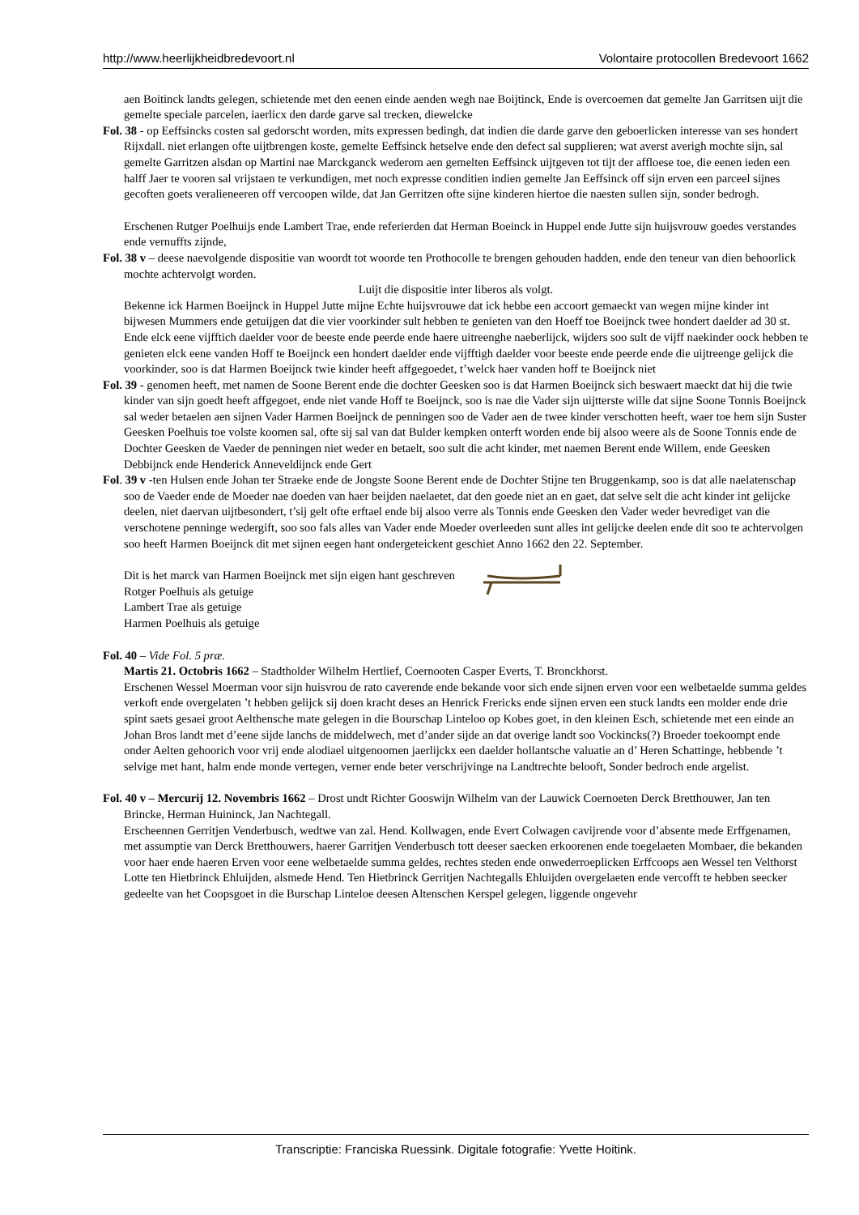http://www.heerlijkheidbredevoort.nl Volontaire protocollen Bredevoort 1662
aen Boitinck landts gelegen, schietende met den eenen einde aenden wegh nae Boijtinck, Ende is overcoemen dat gemelte Jan Garritsen uijt die gemelte speciale parcelen, iaerlicx den darde garve sal trecken, diewelcke
Fol. 38 - op Eeffsincks costen sal gedorscht worden, mits expressen bedingh, dat indien die darde garve den geboerlicken interesse van ses hondert Rijxdall. niet erlangen ofte uijtbrengen koste, gemelte Eeffsinck hetselve ende den defect sal supplieren; wat averst averigh mochte sijn, sal gemelte Garritzen alsdan op Martini nae Marckganck wederom aen gemelten Eeffsinck uijtgeven tot tijt der affloese toe, die eenen ieden een halff Jaer te vooren sal vrijstaen te verkundigen, met noch expresse conditien indien gemelte Jan Eeffsinck off sijn erven een parceel sijnes gecoften goets veralieneeren off vercoopen wilde, dat Jan Gerritzen ofte sijne kinderen hiertoe die naesten sullen sijn, sonder bedrogh.
Erschenen Rutger Poelhuijs ende Lambert Trae, ende referierden dat Herman Boeinck in Huppel ende Jutte sijn huijsvrouw goedes verstandes ende vernuffts zijnde,
Fol. 38 v – deese naevolgende dispositie van woordt tot woorde ten Prothocolle te brengen gehouden hadden, ende den teneur van dien behoorlick mochte achtervolgt worden.
Luijt die dispositie inter liberos als volgt.
Bekenne ick Harmen Boeijnck in Huppel Jutte mijne Echte huijsvrouwe dat ick hebbe een accoort gemaeckt van wegen mijne kinder int bijwesen Mummers ende getuijgen dat die vier voorkinder sult hebben te genieten van den Hoeff toe Boeijnck twee hondert daelder ad 30 st. Ende elck eene vijfftich daelder voor de beeste ende peerde ende haere uitreenghe naeberlijck, wijders soo sult de vijff naekinder oock hebben te genieten elck eene vanden Hoff te Boeijnck een hondert daelder ende vijfftigh daelder voor beeste ende peerde ende die uijtreenge gelijck die voorkinder, soo is dat Harmen Boeijnck twie kinder heeft affgegoedet, t’welck haer vanden hoff te Boeijnck niet
Fol. 39 - genomen heeft, met namen de Soone Berent ende die dochter Geesken soo is dat Harmen Boeijnck sich beswaert maeckt dat hij die twie kinder van sijn goedt heeft affgegoet, ende niet vande Hoff te Boeijnck, soo is nae die Vader sijn uijtterste wille dat sijne Soone Tonnis Boeijnck sal weder betaelen aen sijnen Vader Harmen Boeijnck de penningen soo de Vader aen de twee kinder verschotten heeft, waer toe hem sijn Suster Geesken Poelhuis toe volste koomen sal, ofte sij sal van dat Bulder kempken onterft worden ende bij alsoo weere als de Soone Tonnis ende de Dochter Geesken de Vaeder de penningen niet weder en betaelt, soo sult die acht kinder, met naemen Berent ende Willem, ende Geesken Debbijnck ende Henderick Anneveldijnck ende Gert
Fol. 39 v -ten Hulsen ende Johan ter Straeke ende de Jongste Soone Berent ende de Dochter Stijne ten Bruggenkamp, soo is dat alle naelatenschap soo de Vaeder ende de Moeder nae doeden van haer beijden naelaetet, dat den goede niet an en gaet, dat selve selt die acht kinder int gelijcke deelen, niet daervan uijtbesondert, t’sij gelt ofte erftael ende bij alsoo verre als Tonnis ende Geesken den Vader weder bevrediget van die verschotene penninge wedergift, soo soo fals alles van Vader ende Moeder overleeden sunt alles int gelijcke deelen ende dit soo te achtervolgen soo heeft Harmen Boeijnck dit met sijnen eegen hant ondergeteickent geschiet Anno 1662 den 22. September.
Dit is het marck van Harmen Boeijnck met sijn eigen hant geschreven
Rotger Poelhuis als getuige
Lambert Trae als getuige
Harmen Poelhuis als getuige
Fol. 40 – Vide Fol. 5 præ.
Martis 21. Octobris 1662 – Stadtholder Wilhelm Hertlief, Coernooten Casper Everts, T. Bronckhorst.
Erschenen Wessel Moerman voor sijn huisvrou de rato caverende ende bekande voor sich ende sijnen erven voor een welbetaelde summa geldes verkoft ende overgelaten ’t hebben gelijck sij doen kracht deses an Henrick Frericks ende sijnen erven een stuck landts een molder ende drie spint saets gesaei groot Aelthensche mate gelegen in die Bourschap Linteloo op Kobes goet, in den kleinen Esch, schietende met een einde an Johan Bros landt met d’eene sijde lanchs de middelwech, met d’ander sijde an dat overige landt soo Vockincks(?) Broeder toekoompt ende onder Aelten gehoorich voor vrij ende alodiael uitgenoomen jaerlijckx een daelder hollantsche valuatie an d’ Heren Schattinge, hebbende ’t selvige met hant, halm ende monde vertegen, verner ende beter verschrijvinge na Landtrechte belooft, Sonder bedroch ende argelist.
Fol. 40 v – Mercurij 12. Novembris 1662 – Drost undt Richter Gooswijn Wilhelm van der Lauwick Coernoeten Derck Bretthouwer, Jan ten Brincke, Herman Huininck, Jan Nachtegall.
Erscheennen Gerritjen Venderbusch, wedtwe van zal. Hend. Kollwagen, ende Evert Colwagen cavijrende voor d’absente mede Erffgenamen, met assumptie van Derck Bretthouwers, haerer Garritjen Venderbusch tott deeser saecken erkoorenen ende toegelaeten Mombaer, die bekanden voor haer ende haeren Erven voor eene welbetaelde summa geldes, rechtes steden ende onwederroeplicken Erffcoops aen Wessel ten Velthorst Lotte ten Hietbrinck Ehluijden, alsmede Hend. Ten Hietbrinck Gerritjen Nachtegalls Ehluijden overgelaeten ende vercofft te hebben seecker gedeelte van het Coopsgoet in die Burschap Linteloe deesen Altenschen Kerspel gelegen, liggende ongevehr
Transcriptie: Franciska Ruessink. Digitale fotografie: Yvette Hoitink.